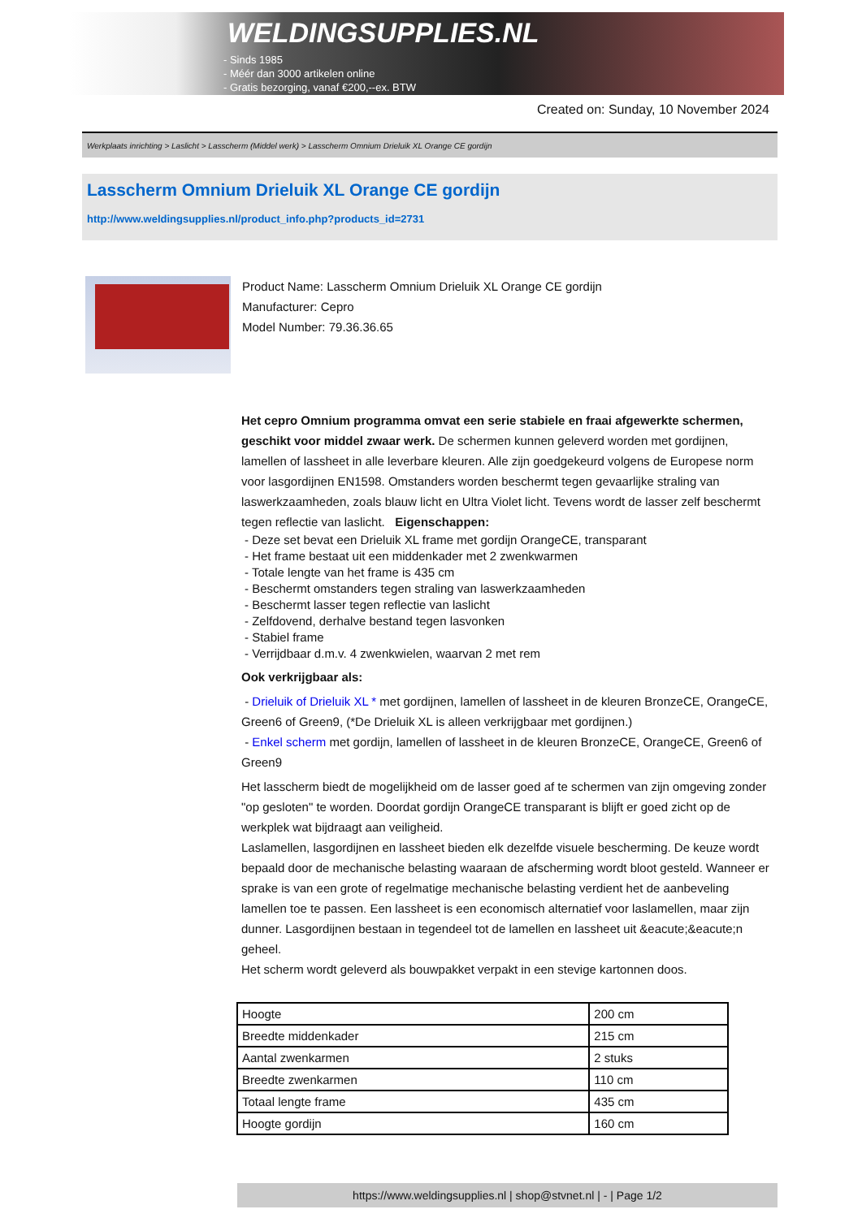WELDINGSUPPLIES.NL
- Sinds 1985
- Méér dan 3000 artikelen online
- Gratis bezorging, vanaf €200,--ex. BTW
Created on: Sunday, 10 November 2024
Werkplaats inrichting > Laslicht > Lasscherm (Middel werk) > Lasscherm Omnium Drieluik XL Orange CE gordijn
Lasscherm Omnium Drieluik XL Orange CE gordijn
http://www.weldingsupplies.nl/product_info.php?products_id=2731
Product Name: Lasscherm Omnium Drieluik XL Orange CE gordijn
Manufacturer: Cepro
Model Number: 79.36.36.65
Het cepro Omnium programma omvat een serie stabiele en fraai afgewerkte schermen, geschikt voor middel zwaar werk. De schermen kunnen geleverd worden met gordijnen, lamellen of lassheet in alle leverbare kleuren. Alle zijn goedgekeurd volgens de Europese norm voor lasgordijnen EN1598. Omstanders worden beschermt tegen gevaarlijke straling van laswerkzaamheden, zoals blauw licht en Ultra Violet licht. Tevens wordt de lasser zelf beschermt tegen reflectie van laslicht. Eigenschappen:
- Deze set bevat een Drieluik XL frame met gordijn OrangeCE, transparant
- Het frame bestaat uit een middenkader met 2 zwenkwarmen
- Totale lengte van het frame is 435 cm
- Beschermt omstanders tegen straling van laswerkzaamheden
- Beschermt lasser tegen reflectie van laslicht
- Zelfdovend, derhalve bestand tegen lasvonken
- Stabiel frame
- Verrijdbaar d.m.v. 4 zwenkwielen, waarvan 2 met rem
Ook verkrijgbaar als:
- Drieluik of Drieluik XL * met gordijnen, lamellen of lassheet in de kleuren BronzeCE, OrangeCE, Green6 of Green9, (*De Drieluik XL is alleen verkrijgbaar met gordijnen.)
- Enkel scherm met gordijn, lamellen of lassheet in de kleuren BronzeCE, OrangeCE, Green6 of Green9
Het lasscherm biedt de mogelijkheid om de lasser goed af te schermen van zijn omgeving zonder "op gesloten" te worden. Doordat gordijn OrangeCE transparant is blijft er goed zicht op de werkplek wat bijdraagt aan veiligheid.
Laslamellen, lasgordijnen en lassheet bieden elk dezelfde visuele bescherming. De keuze wordt bepaald door de mechanische belasting waaraan de afscherming wordt bloot gesteld. Wanneer er sprake is van een grote of regelmatige mechanische belasting verdient het de aanbeveling lamellen toe te passen. Een lassheet is een economisch alternatief voor laslamellen, maar zijn dunner. Lasgordijnen bestaan in tegendeel tot de lamellen en lassheet uit &eacute;&eacute;n geheel.
Het scherm wordt geleverd als bouwpakket verpakt in een stevige kartonnen doos.
| Hoogte | 200 cm |
| Breedte middenkader | 215 cm |
| Aantal zwenkarmen | 2 stuks |
| Breedte zwenkarmen | 110 cm |
| Totaal lengte frame | 435 cm |
| Hoogte gordijn | 160 cm |
https://www.weldingsupplies.nl | shop@stvnet.nl | - | Page 1/2